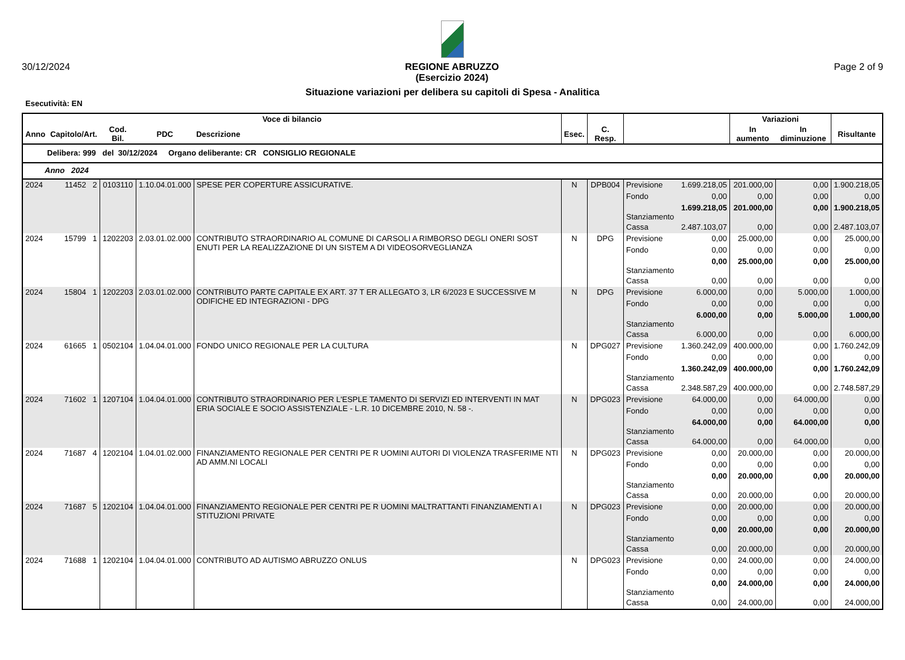30/12/2024 REGIONE ABRUZZO
(Esercizio 2024) Page 2 of 9
Situazione variazioni per delibera su capitoli di Spesa - Analitica
Esecutività: EN
| Voce di bilancio | | | | | | | | | Variazioni | | |
| --- | --- | --- | --- | --- | --- | --- | --- | --- | --- | --- | --- |
| Anno | Capitolo/Art. | Cod. Bil. | PDC | Descrizione | Esec. | C. Resp. | | | In aumento | In diminuzione | Risultante |
| Delibera: 999 del 30/12/2024 Organo deliberante: CR CONSIGLIO REGIONALE | | | | | | | | | | | |
| Anno 2024 | | | | | | | | | | | |
| 2024 | 11452 2 | 0103110 | 1.10.04.01.000 | SPESE PER COPERTURE ASSICURATIVE. | N | DPB004 | Previsione | 1.699.218,05 | 201.000,00 | 0,00 | 1.900.218,05 |
| | | | | | | | Fondo | 0,00 | 0,00 | 0,00 | 0,00 |
| | | | | | | | Stanziamento | 1.699.218,05 | 201.000,00 | 0,00 | 1.900.218,05 |
| | | | | | | | Cassa | 2.487.103,07 | 0,00 | 0,00 | 2.487.103,07 |
| 2024 | 15799 1 | 1202203 | 2.03.01.02.000 | CONTRIBUTO STRAORDINARIO AL COMUNE DI CARSOLI A RIMBORSO DEGLI ONERI SOST ENUTI PER LA REALIZZAZIONE DI UN SISTEM A DI VIDEOSORVEGLIANZA | N | DPG | Previsione | 0,00 | 25.000,00 | 0,00 | 25.000,00 |
| | | | | | | | Fondo | 0,00 | 0,00 | 0,00 | 0,00 |
| | | | | | | | Stanziamento | 0,00 | 25.000,00 | 0,00 | 25.000,00 |
| | | | | | | | Cassa | 0,00 | 0,00 | 0,00 | 0,00 |
| 2024 | 15804 1 | 1202203 | 2.03.01.02.000 | CONTRIBUTO PARTE CAPITALE EX ART. 37 T ER ALLEGATO 3, LR 6/2023 E SUCCESSIVE M ODIFICHE ED INTEGRAZIONI - DPG | N | DPG | Previsione | 6.000,00 | 0,00 | 5.000,00 | 1.000,00 |
| | | | | | | | Fondo | 0,00 | 0,00 | 0,00 | 0,00 |
| | | | | | | | Stanziamento | 6.000,00 | 0,00 | 5.000,00 | 1.000,00 |
| | | | | | | | Cassa | 6.000,00 | 0,00 | 0,00 | 6.000,00 |
| 2024 | 61665 1 | 0502104 | 1.04.04.01.000 | FONDO UNICO REGIONALE PER LA CULTURA | N | DPG027 | Previsione | 1.360.242,09 | 400.000,00 | 0,00 | 1.760.242,09 |
| | | | | | | | Fondo | 0,00 | 0,00 | 0,00 | 0,00 |
| | | | | | | | Stanziamento | 1.360.242,09 | 400.000,00 | 0,00 | 1.760.242,09 |
| | | | | | | | Cassa | 2.348.587,29 | 400.000,00 | 0,00 | 2.748.587,29 |
| 2024 | 71602 1 | 1207104 | 1.04.04.01.000 | CONTRIBUTO STRAORDINARIO PER L'ESPLE TAMENTO DI SERVIZI ED INTERVENTI IN MAT ERIA SOCIALE E SOCIO ASSISTENZIALE - L.R. 10 DICEMBRE 2010, N. 58 -. | N | DPG023 | Previsione | 64.000,00 | 0,00 | 64.000,00 | 0,00 |
| | | | | | | | Fondo | 0,00 | 0,00 | 0,00 | 0,00 |
| | | | | | | | Stanziamento | 64.000,00 | 0,00 | 64.000,00 | 0,00 |
| | | | | | | | Cassa | 64.000,00 | 0,00 | 64.000,00 | 0,00 |
| 2024 | 71687 4 | 1202104 | 1.04.01.02.000 | FINANZIAMENTO REGIONALE PER CENTRI PE R UOMINI AUTORI DI VIOLENZA TRASFERIME NTI AD AMM.NI LOCALI | N | DPG023 | Previsione | 0,00 | 20.000,00 | 0,00 | 20.000,00 |
| | | | | | | | Fondo | 0,00 | 0,00 | 0,00 | 0,00 |
| | | | | | | | Stanziamento | 0,00 | 20.000,00 | 0,00 | 20.000,00 |
| | | | | | | | Cassa | 0,00 | 20.000,00 | 0,00 | 20.000,00 |
| 2024 | 71687 5 | 1202104 | 1.04.04.01.000 | FINANZIAMENTO REGIONALE PER CENTRI PE R UOMINI MALTRATTANTI FINANZIAMENTI A I STITUZIONI PRIVATE | N | DPG023 | Previsione | 0,00 | 20.000,00 | 0,00 | 20.000,00 |
| | | | | | | | Fondo | 0,00 | 0,00 | 0,00 | 0,00 |
| | | | | | | | Stanziamento | 0,00 | 20.000,00 | 0,00 | 20.000,00 |
| | | | | | | | Cassa | 0,00 | 20.000,00 | 0,00 | 20.000,00 |
| 2024 | 71688 1 | 1202104 | 1.04.04.01.000 | CONTRIBUTO AD AUTISMO ABRUZZO ONLUS | N | DPG023 | Previsione | 0,00 | 24.000,00 | 0,00 | 24.000,00 |
| | | | | | | | Fondo | 0,00 | 0,00 | 0,00 | 0,00 |
| | | | | | | | Stanziamento | 0,00 | 24.000,00 | 0,00 | 24.000,00 |
| | | | | | | | Cassa | 0,00 | 24.000,00 | 0,00 | 24.000,00 |